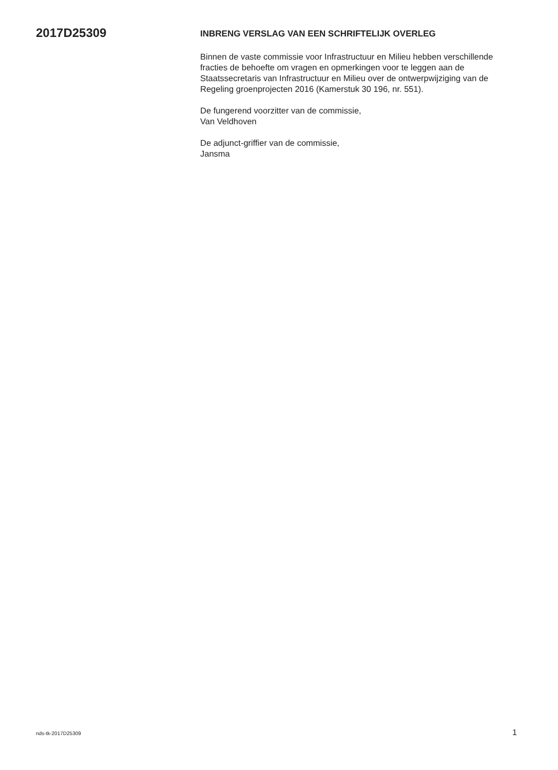2017D25309
INBRENG VERSLAG VAN EEN SCHRIFTELIJK OVERLEG
Binnen de vaste commissie voor Infrastructuur en Milieu hebben verschillende fracties de behoefte om vragen en opmerkingen voor te leggen aan de Staatssecretaris van Infrastructuur en Milieu over de ontwerpwijziging van de Regeling groenprojecten 2016 (Kamerstuk 30 196, nr. 551).
De fungerend voorzitter van de commissie,
Van Veldhoven
De adjunct-griffier van de commissie,
Jansma
nds-tk-2017D25309 1